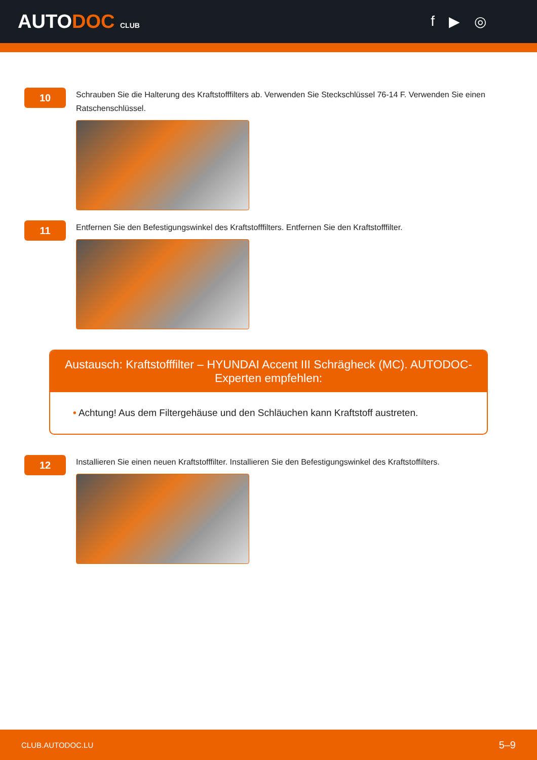AUTODOC CLUB
f ▶ ◎
10
Schrauben Sie die Halterung des Kraftstofffilters ab. Verwenden Sie Steckschlüssel 76-14 F. Verwenden Sie einen Ratschenschlüssel.
11
Entfernen Sie den Befestigungswinkel des Kraftstofffilters. Entfernen Sie den Kraftstofffilter.
Austausch: Kraftstofffilter – HYUNDAI Accent III Schrägheck (MC). AUTODOC-Experten empfehlen:
• Achtung! Aus dem Filtergehäuse und den Schläuchen kann Kraftstoff austreten.
12
Installieren Sie einen neuen Kraftstofffilter. Installieren Sie den Befestigungswinkel des Kraftstoffilters.
CLUB.AUTODOC.LU 5–9